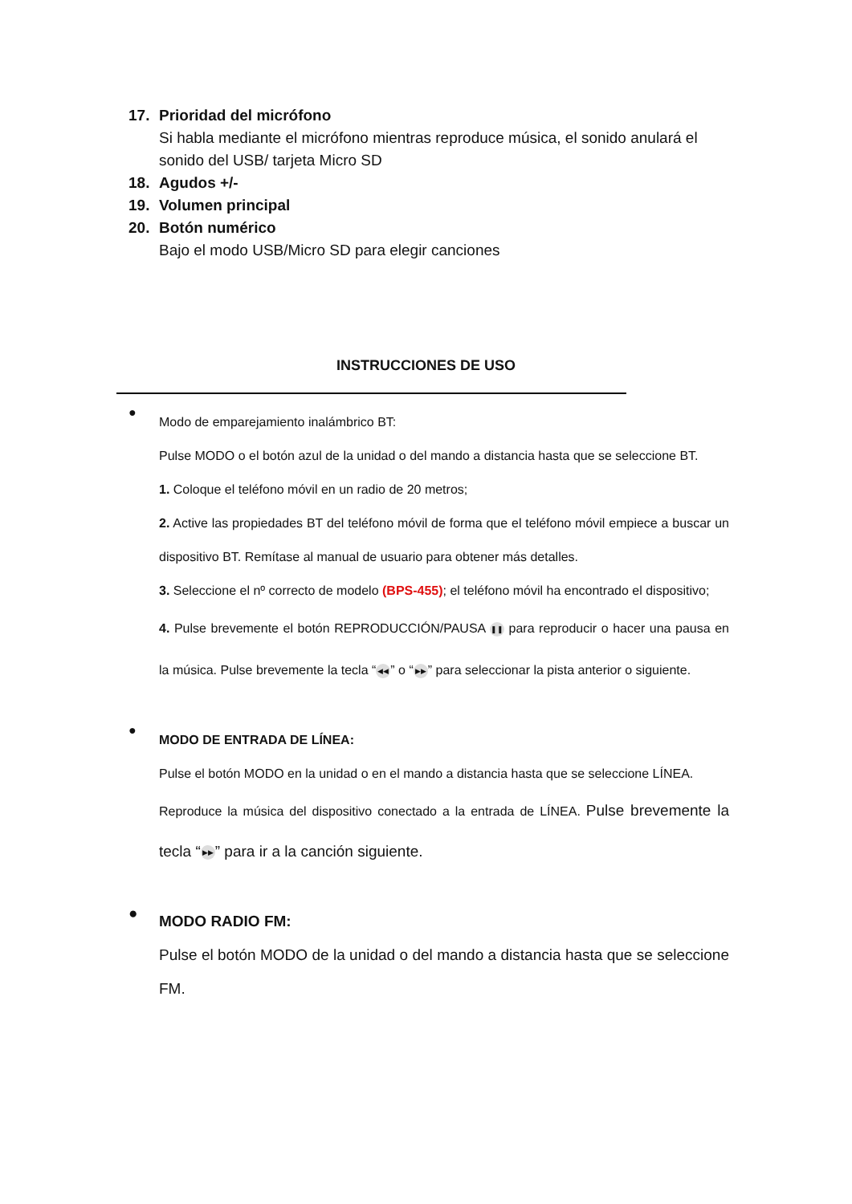17. Prioridad del micrófono
Si habla mediante el micrófono mientras reproduce música, el sonido anulará el sonido del USB/ tarjeta Micro SD
18. Agudos +/-
19. Volumen principal
20. Botón numérico
Bajo el modo USB/Micro SD para elegir canciones
INSTRUCCIONES DE USO
●
Modo de emparejamiento inalámbrico BT:
Pulse MODO o el botón azul de la unidad o del mando a distancia hasta que se seleccione BT.
1. Coloque el teléfono móvil en un radio de 20 metros;
2. Active las propiedades BT del teléfono móvil de forma que el teléfono móvil empiece a buscar un dispositivo BT. Remítase al manual de usuario para obtener más detalles.
3. Seleccione el nº correcto de modelo (BPS-455); el teléfono móvil ha encontrado el dispositivo;
4. Pulse brevemente el botón REPRODUCCIÓN/PAUSA ❚❚ para reproducir o hacer una pausa en la música. Pulse brevemente la tecla “◀◀” o “▶▶” para seleccionar la pista anterior o siguiente.
●
MODO DE ENTRADA DE LÍNEA:
Pulse el botón MODO en la unidad o en el mando a distancia hasta que se seleccione LÍNEA.
Reproduce la música del dispositivo conectado a la entrada de LÍNEA. Pulse brevemente la tecla “▶▶” para ir a la canción siguiente.
●
MODO RADIO FM:
Pulse el botón MODO de la unidad o del mando a distancia hasta que se seleccione FM.